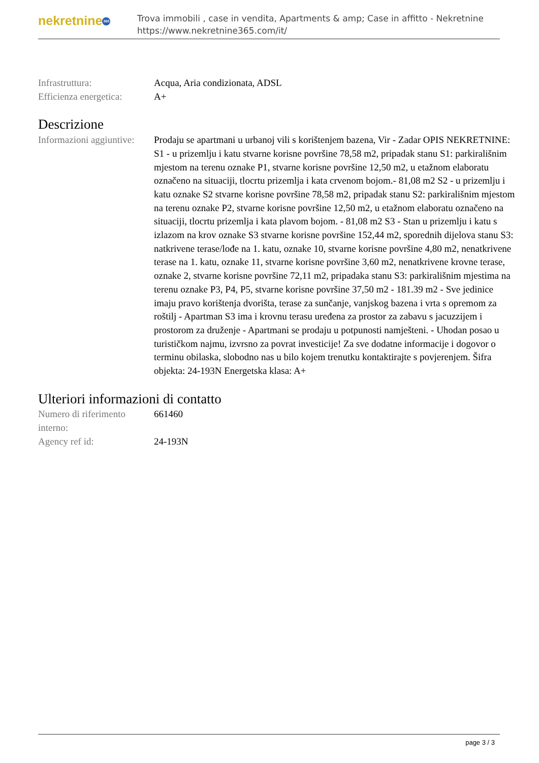nekretnine 365
Trova immobili , case in vendita, Apartments & amp; Case in affitto - Nekretnine
https://www.nekretnine365.com/it/
| Infrastruttura: | Acqua, Aria condizionata, ADSL |
| Efficienza energetica: | A+ |
Descrizione
| Informazioni aggiuntive: | Prodaju se apartmani u urbanoj vili s korištenjem bazena, Vir - Zadar OPIS NEKRETNINE: S1 - u prizemlju i katu stvarne korisne površine 78,58 m2, pripadak stanu S1: parkirališnim mjestom na terenu oznake P1, stvarne korisne površine 12,50 m2, u etažnom elaboratu označeno na situaciji, tlocrtu prizemlja i kata crvenom bojom.- 81,08 m2 S2 - u prizemlju i katu oznake S2 stvarne korisne površine 78,58 m2, pripadak stanu S2: parkirališnim mjestom na terenu oznake P2, stvarne korisne površine 12,50 m2, u etažnom elaboratu označeno na situaciji, tlocrtu prizemlja i kata plavom bojom. - 81,08 m2 S3 - Stan u prizemlju i katu s izlazom na krov oznake S3 stvarne korisne površine 152,44 m2, sporednih dijelova stanu S3: natkrivene terase/lođe na 1. katu, oznake 10, stvarne korisne površine 4,80 m2, nenatkrivene terase na 1. katu, oznake 11, stvarne korisne površine 3,60 m2, nenatkrivene krovne terase, oznake 2, stvarne korisne površine 72,11 m2, pripadaka stanu S3: parkirališnim mjestima na terenu oznake P3, P4, P5, stvarne korisne površine 37,50 m2 - 181.39 m2 - Sve jedinice imaju pravo korištenja dvorišta, terase za sunčanje, vanjskog bazena i vrta s opremom za roštilj - Apartman S3 ima i krovnu terasu uređena za prostor za zabavu s jacuzzijem i prostorom za druženje - Apartmani se prodaju u potpunosti namješteni. - Uhodan posao u turističkom najmu, izvrsno za povrat investicije! Za sve dodatne informacije i dogovor o terminu obilaska, slobodno nas u bilo kojem trenutku kontaktirajte s povjerenjem. Šifra objekta: 24-193N Energetska klasa: A+ |
Ulteriori informazioni di contatto
| Numero di riferimento interno: | 661460 |
| Agency ref id: | 24-193N |
page 3 / 3